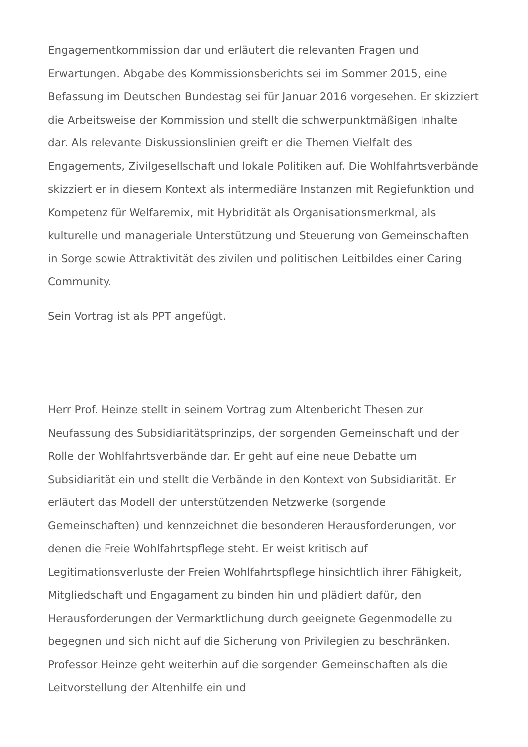Engagementkommission dar und erläutert die relevanten Fragen und Erwartungen. Abgabe des Kommissionsberichts sei im Sommer 2015, eine Befassung im Deutschen Bundestag sei für Januar 2016 vorgesehen. Er skizziert die Arbeitsweise der Kommission und stellt die schwerpunktmäßigen Inhalte dar. Als relevante Diskussionslinien greift er die Themen Vielfalt des Engagements, Zivilgesellschaft und lokale Politiken auf. Die Wohlfahrtsverbände skizziert er in diesem Kontext als intermediäre Instanzen mit Regiefunktion und Kompetenz für Welfaremix, mit Hybridität als Organisationsmerkmal, als kulturelle und manageriale Unterstützung und Steuerung von Gemeinschaften in Sorge sowie Attraktivität des zivilen und politischen Leitbildes einer Caring Community.
Sein Vortrag ist als PPT angefügt.
Herr Prof. Heinze stellt in seinem Vortrag zum Altenbericht Thesen zur Neufassung des Subsidiaritätsprinzips, der sorgenden Gemeinschaft und der Rolle der Wohlfahrtsverbände dar. Er geht auf eine neue Debatte um Subsidiarität ein und stellt die Verbände in den Kontext von Subsidiarität. Er erläutert das Modell der unterstützenden Netzwerke (sorgende Gemeinschaften) und kennzeichnet die besonderen Herausforderungen, vor denen die Freie Wohlfahrtspflege steht. Er weist kritisch auf Legitimationsverluste der Freien Wohlfahrtspflege hinsichtlich ihrer Fähigkeit, Mitgliedschaft und Engagament zu binden hin und plädiert dafür, den Herausforderungen der Vermarktlichung durch geeignete Gegenmodelle zu begegnen und sich nicht auf die Sicherung von Privilegien zu beschränken. Professor Heinze geht weiterhin auf die sorgenden Gemeinschaften als die Leitvorstellung der Altenhilfe ein und